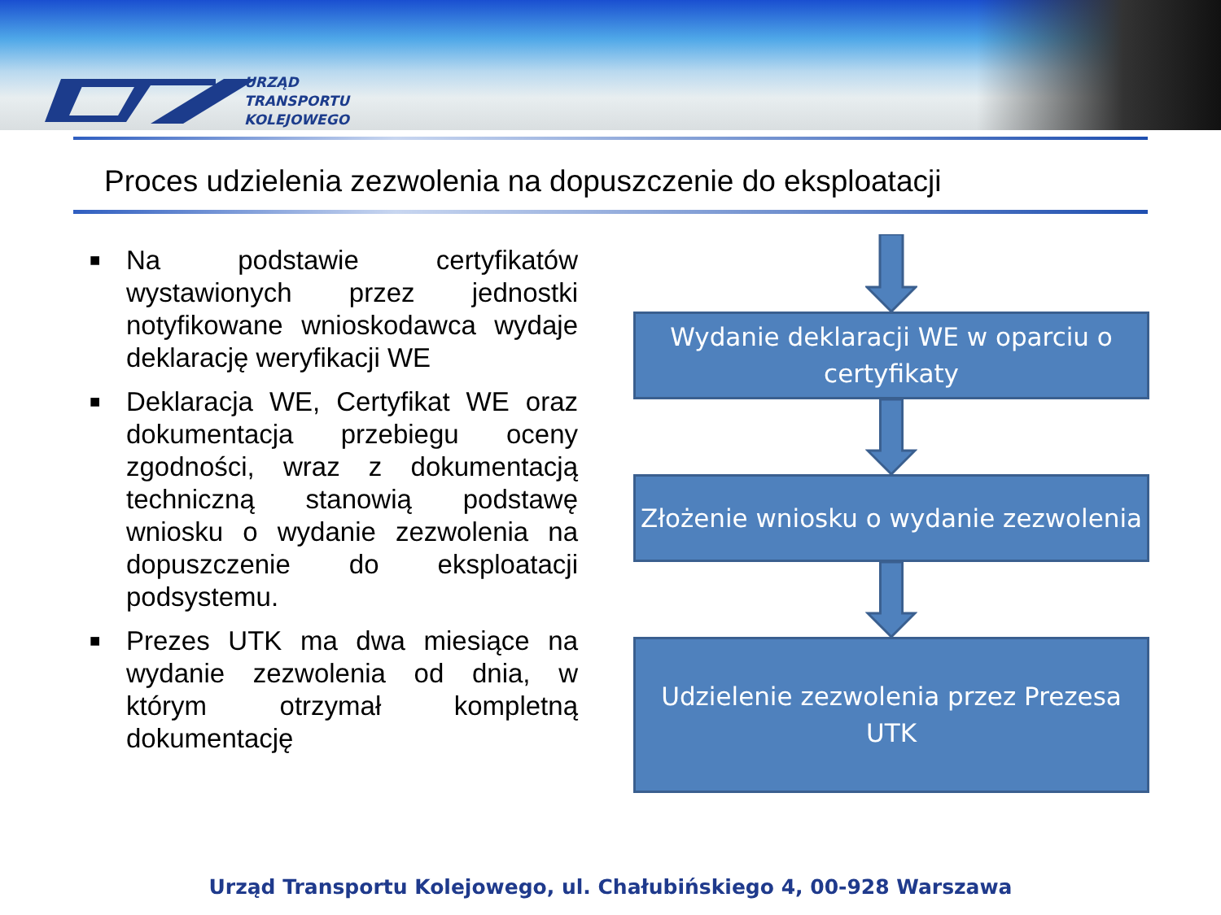URZĄD
TRANSPORTU
KOLEJOWEGO
Proces udzielenia zezwolenia na dopuszczenie do eksploatacji
■ Na podstawie certyfikatów wystawionych przez jednostki notyfikowane wnioskodawca wydaje deklarację weryfikacji WE
■ Deklaracja WE, Certyfikat WE oraz dokumentacja przebiegu oceny zgodności, wraz z dokumentacją techniczną stanowią podstawę wniosku o wydanie zezwolenia na dopuszczenie do eksploatacji podsystemu.
■ Prezes UTK ma dwa miesiące na wydanie zezwolenia od dnia, w którym otrzymał kompletną dokumentację
Wydanie deklaracji WE w oparciu o certyfikaty
Złożenie wniosku o wydanie zezwolenia
Udzielenie zezwolenia przez Prezesa UTK
Urząd Transportu Kolejowego, ul. Chałubińskiego 4, 00-928 Warszawa